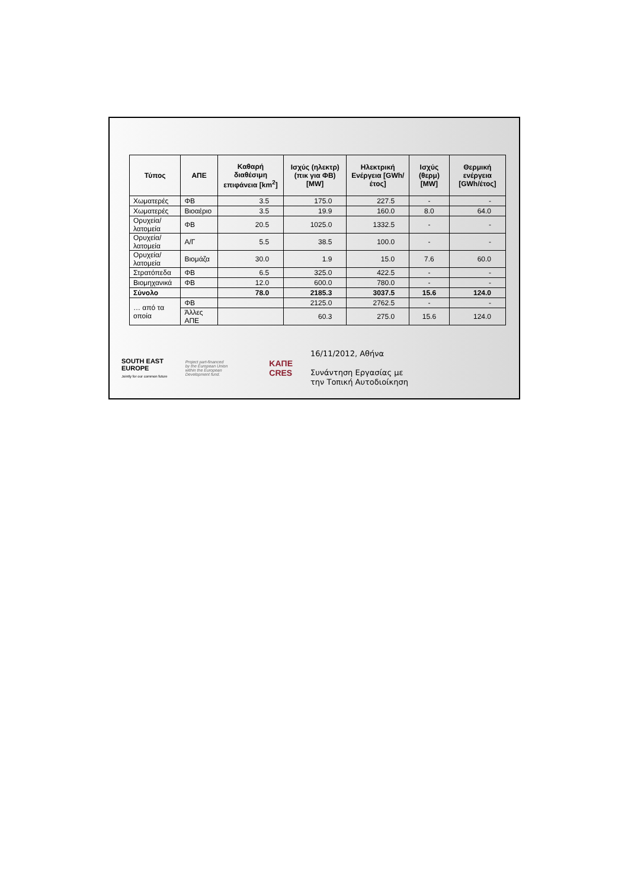| Τύπος | ΑΠΕ | Καθαρή διαθέσιμη επιφάνεια [km<sup>2</sup>] | Ισχύς (ηλεκτρ) (πικ για ΦΒ) [MW] | Ηλεκτρική Ενέργεια [GWh/έτος] | Ισχύς (θερμ) [MW] | Θερμική ενέργεια [GWh/έτος] |
| --- | --- | --- | --- | --- | --- | --- |
| Χωματερές | ΦΒ | 3.5 | 175.0 | 227.5 | - | - |
| Χωματερές | Βιοαέριο | 3.5 | 19.9 | 160.0 | 8.0 | 64.0 |
| Ορυχεία/λατομεία | ΦΒ | 20.5 | 1025.0 | 1332.5 | - | - |
| Ορυχεία/λατομεία | Α/Γ | 5.5 | 38.5 | 100.0 | - | - |
| Ορυχεία/λατομεία | Βιομάζα | 30.0 | 1.9 | 15.0 | 7.6 | 60.0 |
| Στρατόπεδα | ΦΒ | 6.5 | 325.0 | 422.5 | - | - |
| Βιομηχανικά | ΦΒ | 12.0 | 600.0 | 780.0 | - | - |
| Σύνολο | | 78.0 | 2185.3 | 3037.5 | 15.6 | 124.0 |
| … από τα οποία | ΦΒ | | 2125.0 | 2762.5 | - | - |
| | Άλλες ΑΠΕ | | 60.3 | 275.0 | 15.6 | 124.0 |
SOUTH EAST
EUROPE
Jointly for our common future
Project part-financed
by the European Union
within the European
Development fund.
ΚΑΠΕ
CRES
16/11/2012, Αθήνα
Συνάντηση Εργασίας με
την Τοπική Αυτοδιοίκηση